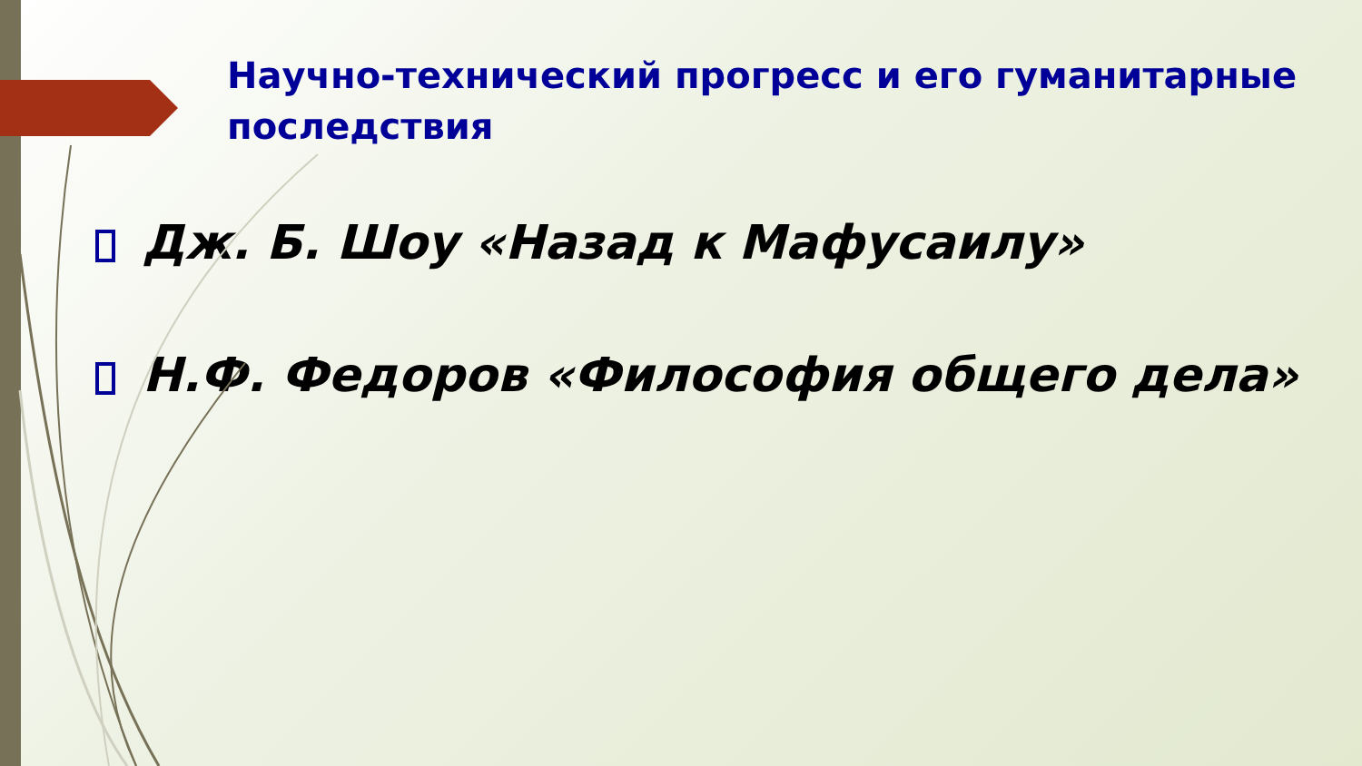Научно-технический прогресс и его гуманитарные последствия
Дж. Б. Шоу «Назад к Мафусаилу»
Н.Ф. Федоров «Философия общего дела»